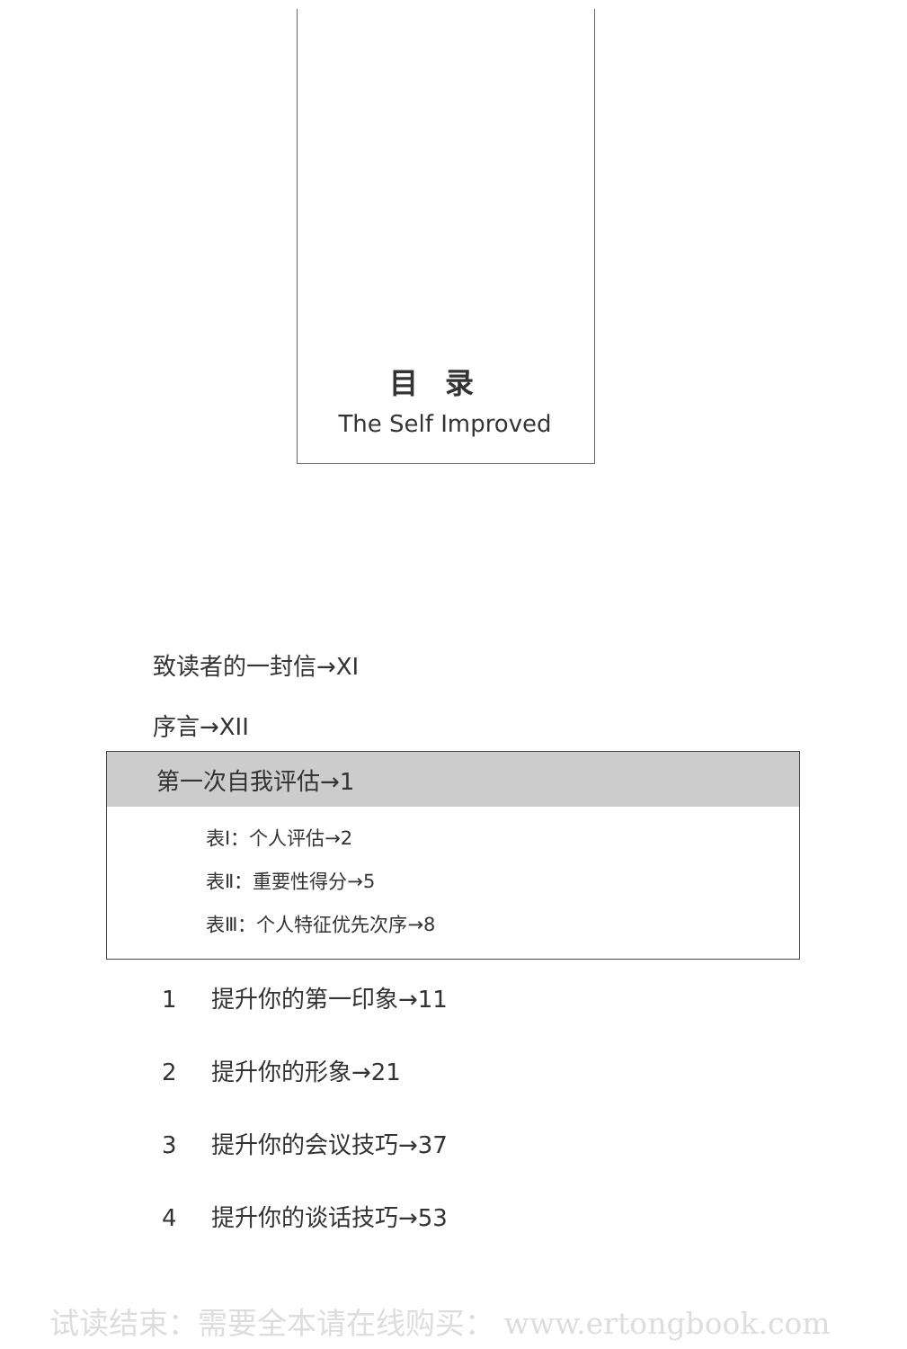目录
The Self Improved
致读者的一封信→XI
序言→XII
第一次自我评估→1
表Ⅰ：个人评估→2
表Ⅱ：重要性得分→5
表Ⅲ：个人特征优先次序→8
1 提升你的第一印象→11
2 提升你的形象→21
3 提升你的会议技巧→37
4 提升你的谈话技巧→53
试读结束：需要全本请在线购买： www.ertongbook.com